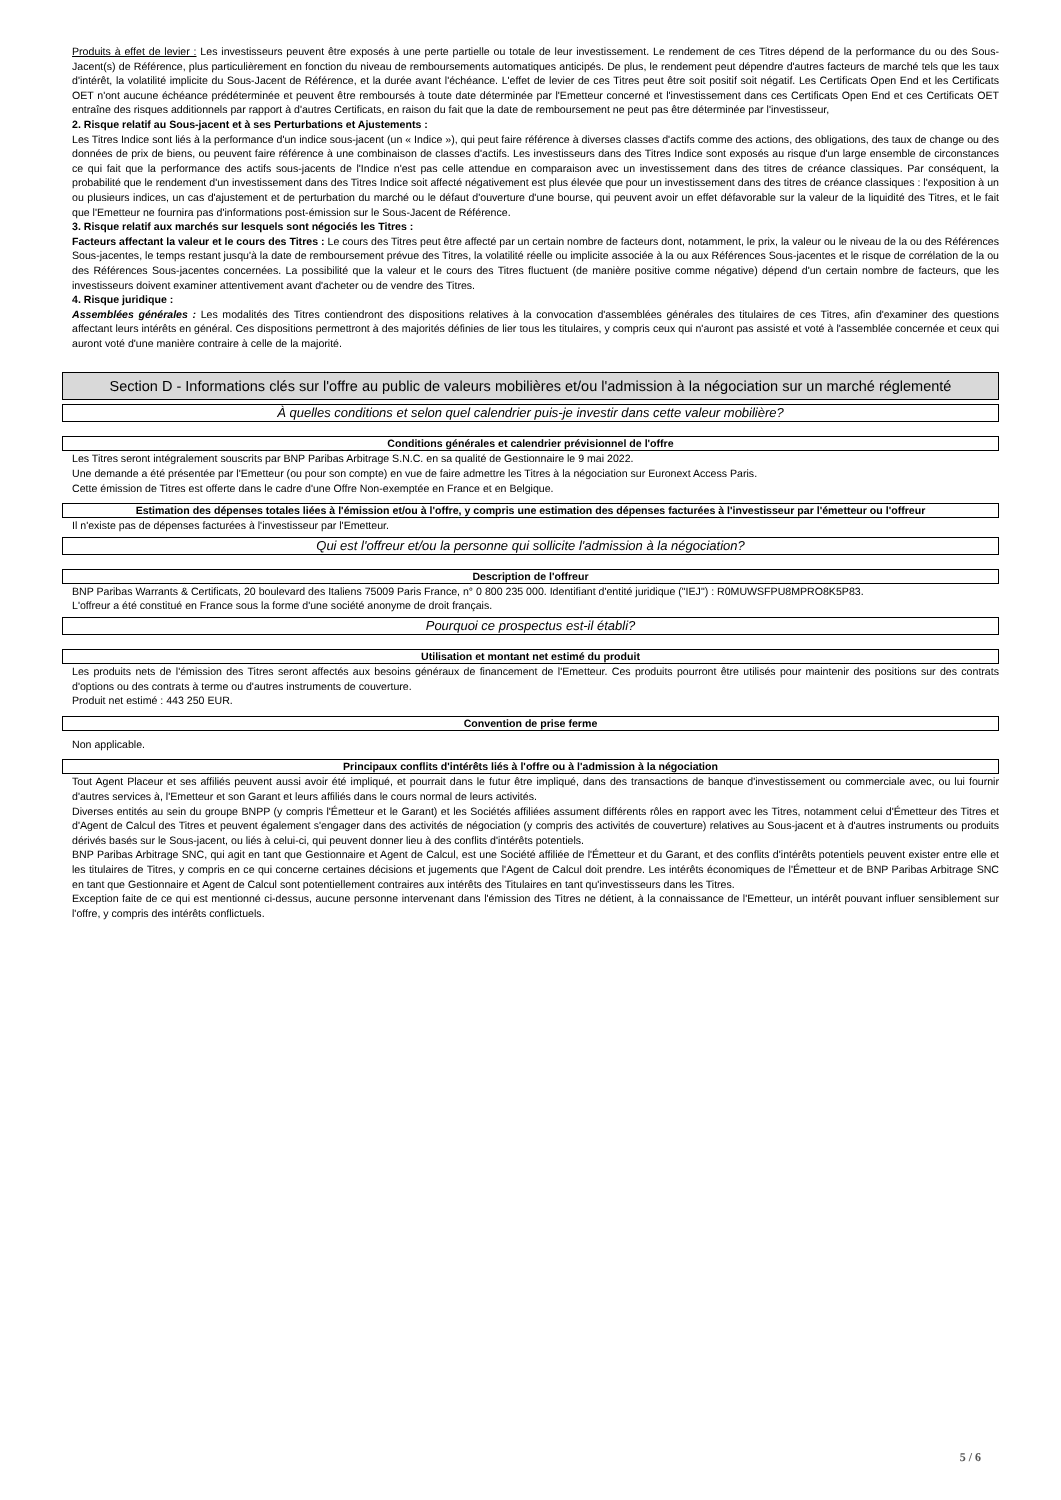Produits à effet de levier : Les investisseurs peuvent être exposés à une perte partielle ou totale de leur investissement. Le rendement de ces Titres dépend de la performance du ou des Sous-Jacent(s) de Référence, plus particulièrement en fonction du niveau de remboursements automatiques anticipés. De plus, le rendement peut dépendre d'autres facteurs de marché tels que les taux d'intérêt, la volatilité implicite du Sous-Jacent de Référence, et la durée avant l'échéance. L'effet de levier de ces Titres peut être soit positif soit négatif. Les Certificats Open End et les Certificats OET n'ont aucune échéance prédéterminée et peuvent être remboursés à toute date déterminée par l'Emetteur concerné et l'investissement dans ces Certificats Open End et ces Certificats OET entraîne des risques additionnels par rapport à d'autres Certificats, en raison du fait que la date de remboursement ne peut pas être déterminée par l'investisseur,
2. Risque relatif au Sous-jacent et à ses Perturbations et Ajustements :
Les Titres Indice sont liés à la performance d'un indice sous-jacent (un « Indice »), qui peut faire référence à diverses classes d'actifs comme des actions, des obligations, des taux de change ou des données de prix de biens, ou peuvent faire référence à une combinaison de classes d'actifs. Les investisseurs dans des Titres Indice sont exposés au risque d'un large ensemble de circonstances ce qui fait que la performance des actifs sous-jacents de l'Indice n'est pas celle attendue en comparaison avec un investissement dans des titres de créance classiques. Par conséquent, la probabilité que le rendement d'un investissement dans des Titres Indice soit affecté négativement est plus élevée que pour un investissement dans des titres de créance classiques : l'exposition à un ou plusieurs indices, un cas d'ajustement et de perturbation du marché ou le défaut d'ouverture d'une bourse, qui peuvent avoir un effet défavorable sur la valeur de la liquidité des Titres, et le fait que l'Emetteur ne fournira pas d'informations post-émission sur le Sous-Jacent de Référence.
3. Risque relatif aux marchés sur lesquels sont négociés les Titres :
Facteurs affectant la valeur et le cours des Titres : Le cours des Titres peut être affecté par un certain nombre de facteurs dont, notamment, le prix, la valeur ou le niveau de la ou des Références Sous-jacentes, le temps restant jusqu'à la date de remboursement prévue des Titres, la volatilité réelle ou implicite associée à la ou aux Références Sous-jacentes et le risque de corrélation de la ou des Références Sous-jacentes concernées. La possibilité que la valeur et le cours des Titres fluctuent (de manière positive comme négative) dépend d'un certain nombre de facteurs, que les investisseurs doivent examiner attentivement avant d'acheter ou de vendre des Titres.
4. Risque juridique :
Assemblées générales : Les modalités des Titres contiendront des dispositions relatives à la convocation d'assemblées générales des titulaires de ces Titres, afin d'examiner des questions affectant leurs intérêts en général. Ces dispositions permettront à des majorités définies de lier tous les titulaires, y compris ceux qui n'auront pas assisté et voté à l'assemblée concernée et ceux qui auront voté d'une manière contraire à celle de la majorité.
Section D - Informations clés sur l'offre au public de valeurs mobilières et/ou l'admission à la négociation sur un marché réglementé
À quelles conditions et selon quel calendrier puis-je investir dans cette valeur mobilière?
Conditions générales et calendrier prévisionnel de l'offre
Les Titres seront intégralement souscrits par BNP Paribas Arbitrage S.N.C. en sa qualité de Gestionnaire le 9 mai 2022.
Une demande a été présentée par l'Emetteur (ou pour son compte) en vue de faire admettre les Titres à la négociation sur Euronext Access Paris.
Cette émission de Titres est offerte dans le cadre d'une Offre Non-exemptée en France et en Belgique.
Estimation des dépenses totales liées à l'émission et/ou à l'offre, y compris une estimation des dépenses facturées à l'investisseur par l'émetteur ou l'offreur
Il n'existe pas de dépenses facturées à l'investisseur par l'Emetteur.
Qui est l'offreur et/ou la personne qui sollicite l'admission à la négociation?
Description de l'offreur
BNP Paribas Warrants & Certificats, 20 boulevard des Italiens 75009 Paris France, n° 0 800 235 000. Identifiant d'entité juridique ("IEJ") : R0MUWSFPU8MPRO8K5P83.
L'offreur a été constitué en France sous la forme d'une société anonyme de droit français.
Pourquoi ce prospectus est-il établi?
Utilisation et montant net estimé du produit
Les produits nets de l'émission des Titres seront affectés aux besoins généraux de financement de l'Emetteur. Ces produits pourront être utilisés pour maintenir des positions sur des contrats d'options ou des contrats à terme ou d'autres instruments de couverture.
Produit net estimé : 443 250 EUR.
Convention de prise ferme
Non applicable.
Principaux conflits d'intérêts liés à l'offre ou à l'admission à la négociation
Tout Agent Placeur et ses affiliés peuvent aussi avoir été impliqué, et pourrait dans le futur être impliqué, dans des transactions de banque d'investissement ou commerciale avec, ou lui fournir d'autres services à, l'Emetteur et son Garant et leurs affiliés dans le cours normal de leurs activités.
Diverses entités au sein du groupe BNPP (y compris l'Émetteur et le Garant) et les Sociétés affiliées assument différents rôles en rapport avec les Titres, notamment celui d'Émetteur des Titres et d'Agent de Calcul des Titres et peuvent également s'engager dans des activités de négociation (y compris des activités de couverture) relatives au Sous-jacent et à d'autres instruments ou produits dérivés basés sur le Sous-jacent, ou liés à celui-ci, qui peuvent donner lieu à des conflits d'intérêts potentiels.
BNP Paribas Arbitrage SNC, qui agit en tant que Gestionnaire et Agent de Calcul, est une Société affiliée de l'Émetteur et du Garant, et des conflits d'intérêts potentiels peuvent exister entre elle et les titulaires de Titres, y compris en ce qui concerne certaines décisions et jugements que l'Agent de Calcul doit prendre. Les intérêts économiques de l'Émetteur et de BNP Paribas Arbitrage SNC en tant que Gestionnaire et Agent de Calcul sont potentiellement contraires aux intérêts des Titulaires en tant qu'investisseurs dans les Titres.
Exception faite de ce qui est mentionné ci-dessus, aucune personne intervenant dans l'émission des Titres ne détient, à la connaissance de l'Emetteur, un intérêt pouvant influer sensiblement sur l'offre, y compris des intérêts conflictuels.
5 / 6